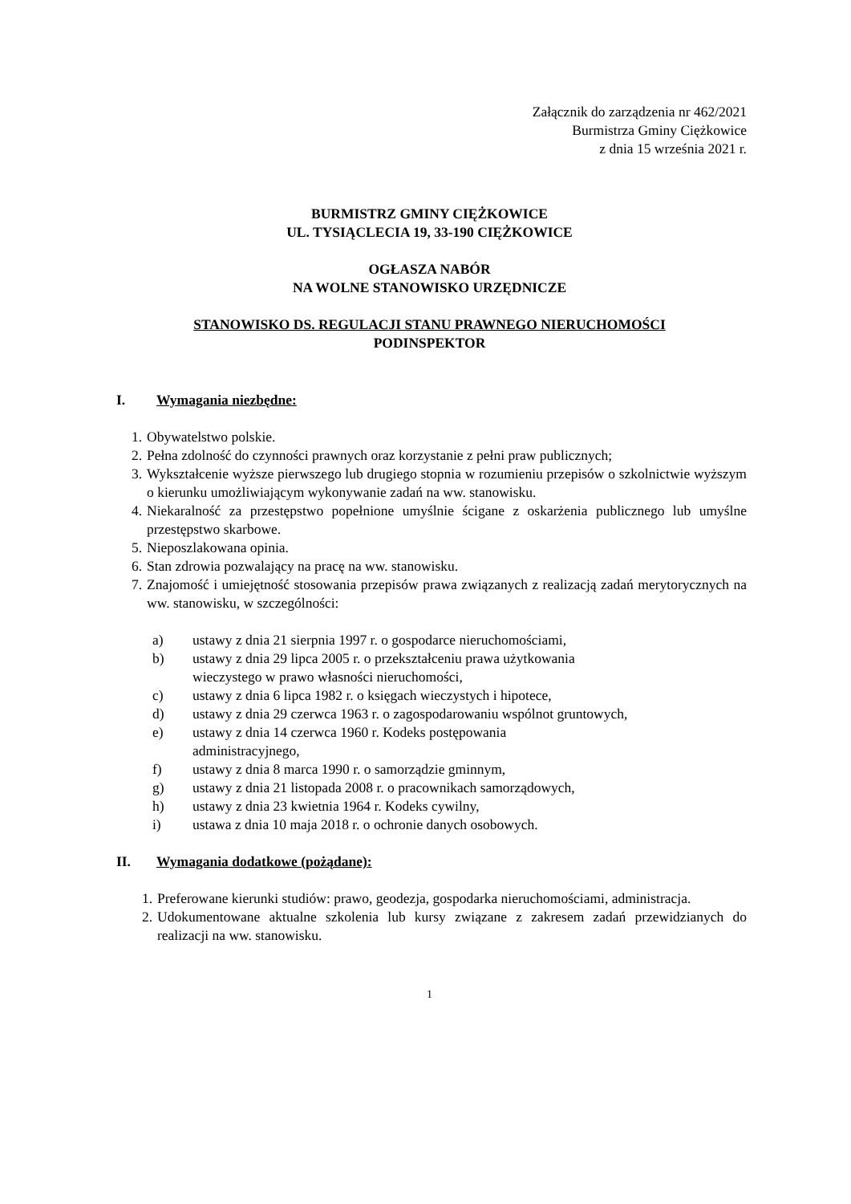Załącznik do zarządzenia nr 462/2021
Burmistrza Gminy Ciężkowice
z dnia 15 września 2021 r.
BURMISTRZ GMINY CIĘŻKOWICE
UL. TYSIĄCLECIA 19, 33-190 CIĘŻKOWICE
OGŁASZA NABÓR
NA WOLNE STANOWISKO URZĘDNICZE
STANOWISKO DS. REGULACJI STANU PRAWNEGO NIERUCHOMOŚCI
PODINSPEKTOR
I. Wymagania niezbędne:
1. Obywatelstwo polskie.
2. Pełna zdolność do czynności prawnych oraz korzystanie z pełni praw publicznych;
3. Wykształcenie wyższe pierwszego lub drugiego stopnia w rozumieniu przepisów o szkolnictwie wyższym o kierunku umożliwiającym wykonywanie zadań na ww. stanowisku.
4. Niekaralność za przestępstwo popełnione umyślnie ścigane z oskarżenia publicznego lub umyślne przestępstwo skarbowe.
5. Nieposzlakowana opinia.
6. Stan zdrowia pozwalający na pracę na ww. stanowisku.
7. Znajomość i umiejętność stosowania przepisów prawa związanych z realizacją zadań merytorycznych na ww. stanowisku, w szczególności:
a) ustawy z dnia 21 sierpnia 1997 r. o gospodarce nieruchomościami,
b) ustawy z dnia 29 lipca 2005 r. o przekształceniu prawa użytkowania
wieczystego w prawo własności nieruchomości,
c) ustawy z dnia 6 lipca 1982 r. o księgach wieczystych i hipotece,
d) ustawy z dnia 29 czerwca 1963 r. o zagospodarowaniu wspólnot gruntowych,
e) ustawy z dnia 14 czerwca 1960 r. Kodeks postępowania
administracyjnego,
f) ustawy z dnia 8 marca 1990 r. o samorządzie gminnym,
g) ustawy z dnia 21 listopada 2008 r. o pracownikach samorządowych,
h) ustawy z dnia 23 kwietnia 1964 r. Kodeks cywilny,
i) ustawa z dnia 10 maja 2018 r. o ochronie danych osobowych.
II. Wymagania dodatkowe (pożądane):
1. Preferowane kierunki studiów: prawo, geodezja, gospodarka nieruchomościami, administracja.
2. Udokumentowane aktualne szkolenia lub kursy związane z zakresem zadań przewidzianych do realizacji na ww. stanowisku.
1